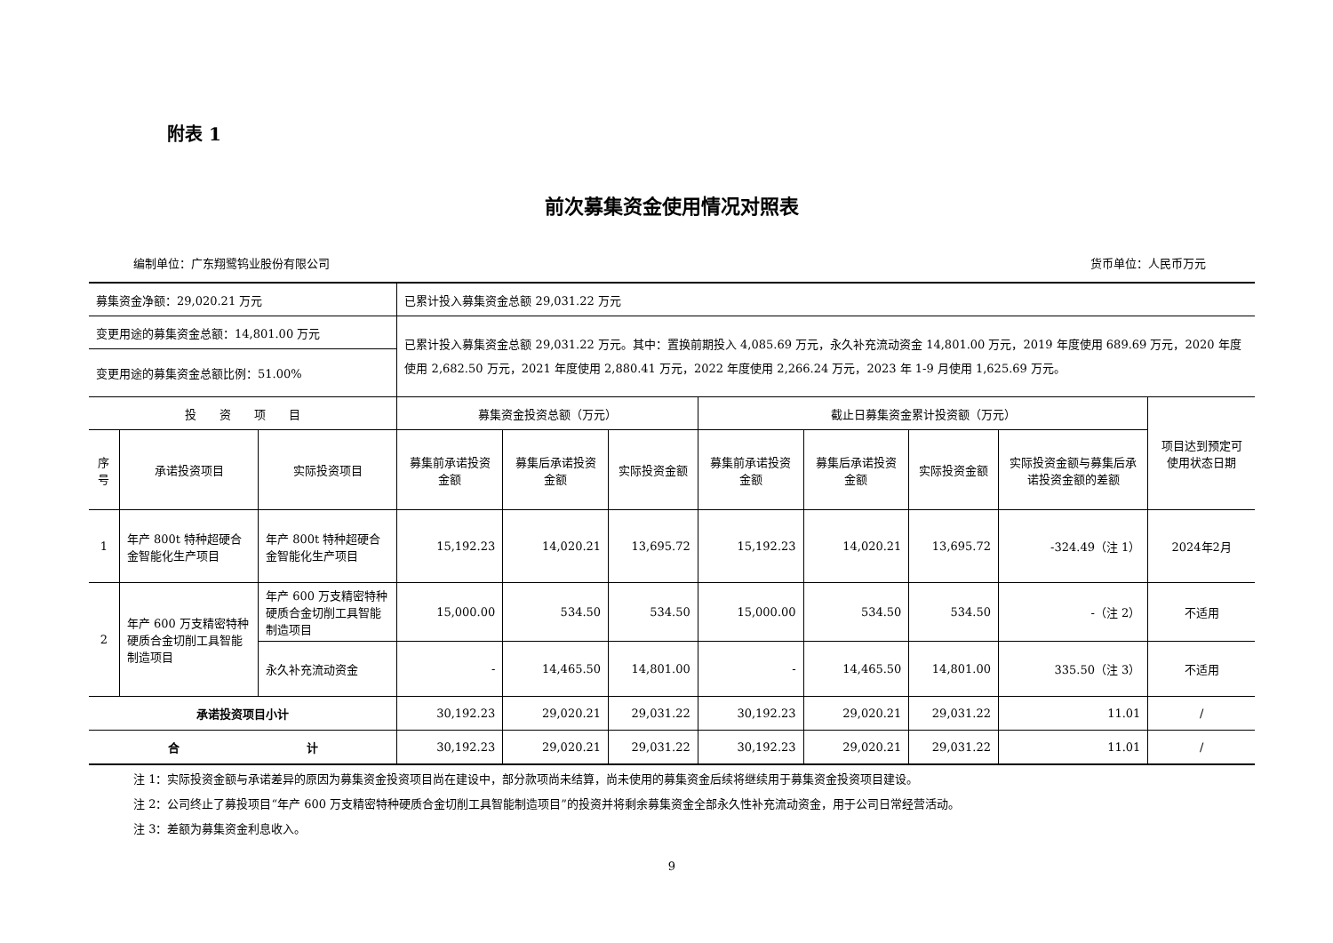附表 1
前次募集资金使用情况对照表
编制单位：广东翔鹭钨业股份有限公司 货币单位：人民币万元
| 募集资金净额：29,020.21 万元 | | | 已累计投入募集资金总额 29,031.22 万元 | | | | | | | |
| 变更用途的募集资金总额：14,801.00 万元 | | | 已累计投入募集资金总额 29,031.22 万元。其中：置换前期投入 4,085.69 万元，永久补充流动资金 14,801.00 万元，2019 年度使用 689.69 万元，2020 年度使用 2,682.50 万元，2021 年度使用 2,880.41 万元，2022 年度使用 2,266.24 万元，2023 年 1-9 月使用 1,625.69 万元。 | | | | | | | |
| 变更用途的募集资金总额比例：51.00% | | | | | | | | | | |
| 投 资 项 目 | | | 募集资金投资总额（万元） | | | 截止日募集资金累计投资额（万元） | | | | 项目达到预定可使用状态日期 |
| 序号 | 承诺投资项目 | 实际投资项目 | 募集前承诺投资金额 | 募集后承诺投资金额 | 实际投资金额 | 募集前承诺投资金额 | 募集后承诺投资金额 | 实际投资金额 | 实际投资金额与募集后承诺投资金额的差额 | |
| 1 | 年产 800t 特种超硬合金智能化生产项目 | 年产 800t 特种超硬合金智能化生产项目 | 15,192.23 | 14,020.21 | 13,695.72 | 15,192.23 | 14,020.21 | 13,695.72 | -324.49（注 1） | 2024年2月 |
| 2 | 年产 600 万支精密特种硬质合金切削工具智能制造项目 | 年产 600 万支精密特种硬质合金切削工具智能制造项目 | 15,000.00 | 534.50 | 534.50 | 15,000.00 | 534.50 | 534.50 | -（注 2） | 不适用 |
| | | 永久补充流动资金 | - | 14,465.50 | 14,801.00 | - | 14,465.50 | 14,801.00 | 335.50（注 3） | 不适用 |
| 承诺投资项目小计 | | | 30,192.23 | 29,020.21 | 29,031.22 | 30,192.23 | 29,020.21 | 29,031.22 | 11.01 | / |
| 合 计 | | | 30,192.23 | 29,020.21 | 29,031.22 | 30,192.23 | 29,020.21 | 29,031.22 | 11.01 | / |
注 1：实际投资金额与承诺差异的原因为募集资金投资项目尚在建设中，部分款项尚未结算，尚未使用的募集资金后续将继续用于募集资金投资项目建设。
注 2：公司终止了募投项目“年产 600 万支精密特种硬质合金切削工具智能制造项目”的投资并将剩余募集资金全部永久性补充流动资金，用于公司日常经营活动。
注 3：差额为募集资金利息收入。
9